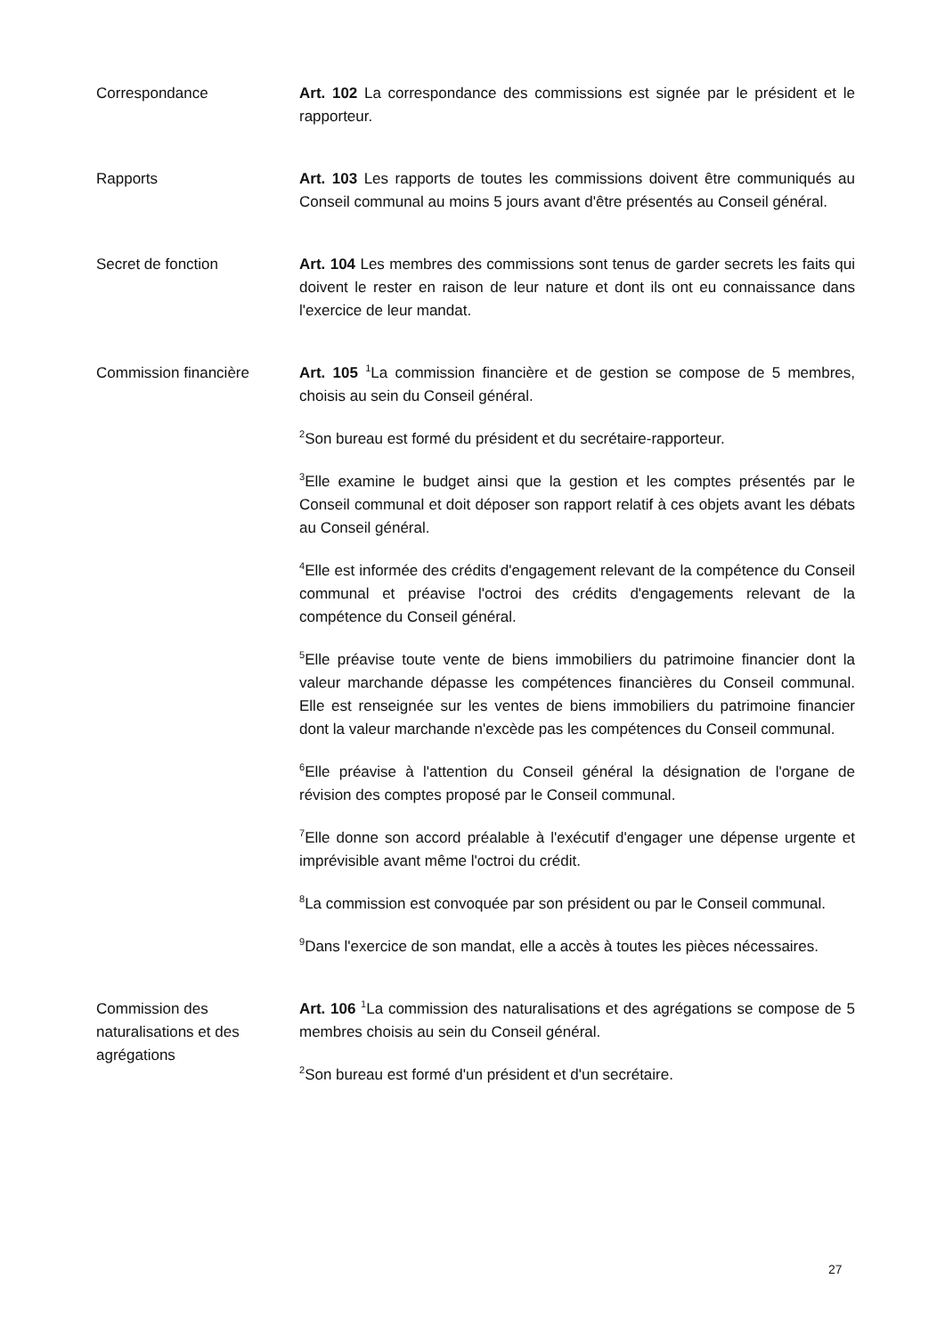Correspondance Art. 102 La correspondance des commissions est signée par le président et le rapporteur.
Rapports Art. 103 Les rapports de toutes les commissions doivent être communiqués au Conseil communal au moins 5 jours avant d'être présentés au Conseil général.
Secret de fonction Art. 104 Les membres des commissions sont tenus de garder secrets les faits qui doivent le rester en raison de leur nature et dont ils ont eu connaissance dans l'exercice de leur mandat.
Commission financière Art. 105 <sup>1</sup>La commission financière et de gestion se compose de 5 membres, choisis au sein du Conseil général.
<sup>2</sup> Son bureau est formé du président et du secrétaire-rapporteur.
<sup>3</sup> Elle examine le budget ainsi que la gestion et les comptes présentés par le Conseil communal et doit déposer son rapport relatif à ces objets avant les débats au Conseil général.
<sup>4</sup> Elle est informée des crédits d'engagement relevant de la compétence du Conseil communal et préavise l'octroi des crédits d'engagements relevant de la compétence du Conseil général.
<sup>5</sup> Elle préavise toute vente de biens immobiliers du patrimoine financier dont la valeur marchande dépasse les compétences financières du Conseil communal. Elle est renseignée sur les ventes de biens immobiliers du patrimoine financier dont la valeur marchande n'excède pas les compétences du Conseil communal.
<sup>6</sup> Elle préavise à l'attention du Conseil général la désignation de l'organe de révision des comptes proposé par le Conseil communal.
<sup>7</sup> Elle donne son accord préalable à l'exécutif d'engager une dépense urgente et imprévisible avant même l'octroi du crédit.
<sup>8</sup> La commission est convoquée par son président ou par le Conseil communal.
<sup>9</sup> Dans l'exercice de son mandat, elle a accès à toutes les pièces nécessaires.
Commission des naturalisations et des agrégations
Art. 106 <sup>1</sup>La commission des naturalisations et des agrégations se compose de 5 membres choisis au sein du Conseil général.
<sup>2</sup> Son bureau est formé d'un président et d'un secrétaire.
27